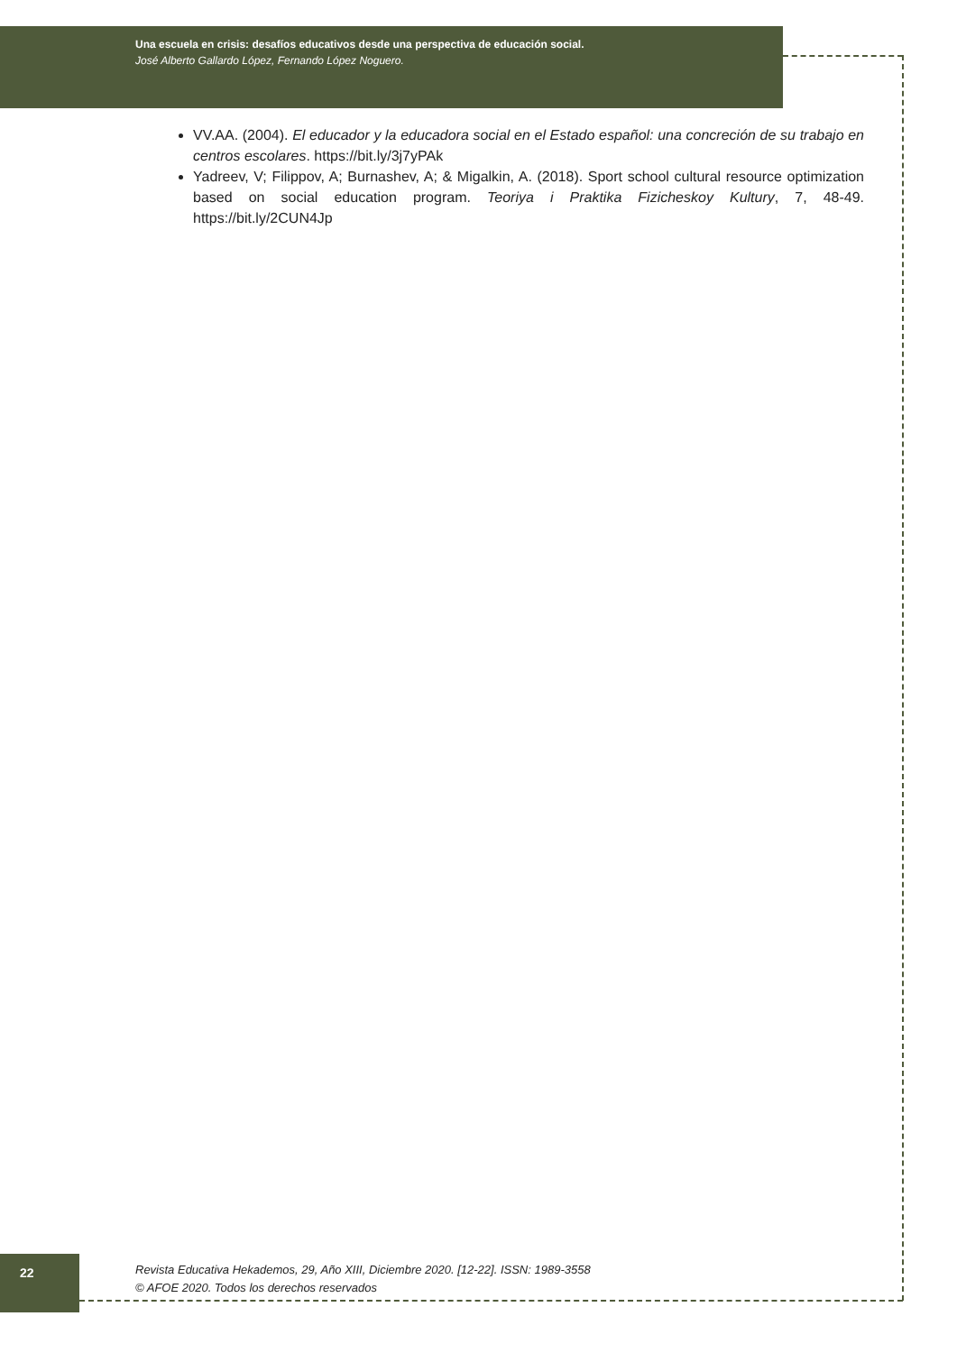Una escuela en crisis: desafíos educativos desde una perspectiva de educación social.
José Alberto Gallardo López, Fernando López Noguero.
VV.AA. (2004). El educador y la educadora social en el Estado español: una concreción de su trabajo en centros escolares. https://bit.ly/3j7yPAk
Yadreev, V; Filippov, A; Burnashev, A; & Migalkin, A. (2018). Sport school cultural resource optimization based on social education program. Teoriya i Praktika Fizicheskoy Kultury, 7, 48-49. https://bit.ly/2CUN4Jp
22
Revista Educativa Hekademos, 29, Año XIII, Diciembre 2020. [12-22]. ISSN: 1989-3558
© AFOE 2020. Todos los derechos reservados